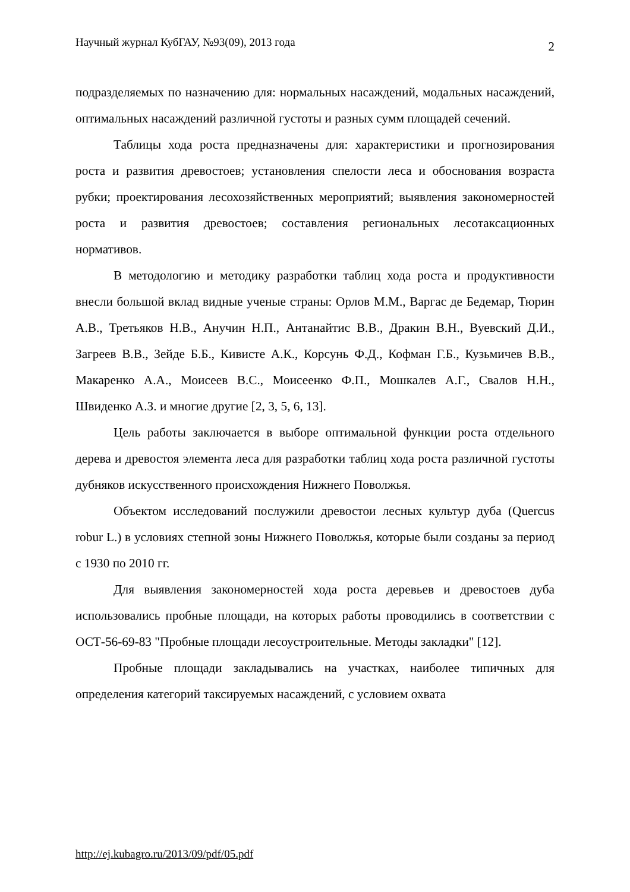Научный журнал КубГАУ, №93(09), 2013 года 2
подразделяемых по назначению для: нормальных насаждений, модальных насаждений, оптимальных насаждений различной густоты и разных сумм площадей сечений.
Таблицы хода роста предназначены для: характеристики и прогнозирования роста и развития древостоев; установления спелости леса и обоснования возраста рубки; проектирования лесохозяйственных мероприятий; выявления закономерностей роста и развития древостоев; составления региональных лесотаксационных нормативов.
В методологию и методику разработки таблиц хода роста и продуктивности внесли большой вклад видные ученые страны: Орлов М.М., Варгас де Бедемар, Тюрин А.В., Третьяков Н.В., Анучин Н.П., Антанайтис В.В., Дракин В.Н., Вуевский Д.И., Загреев В.В., Зейде Б.Б., Кивисте А.К., Корсунь Ф.Д., Кофман Г.Б., Кузьмичев В.В., Макаренко А.А., Моисеев В.С., Моисеенко Ф.П., Мошкалев А.Г., Свалов Н.Н., Швиденко А.З. и многие другие [2, 3, 5, 6, 13].
Цель работы заключается в выборе оптимальной функции роста отдельного дерева и древостоя элемента леса для разработки таблиц хода роста различной густоты дубняков искусственного происхождения Нижнего Поволжья.
Объектом исследований послужили древостои лесных культур дуба (Quercus robur L.) в условиях степной зоны Нижнего Поволжья, которые были созданы за период с 1930 по 2010 гг.
Для выявления закономерностей хода роста деревьев и древостоев дуба использовались пробные площади, на которых работы проводились в соответствии с ОСТ-56-69-83 "Пробные площади лесоустроительные. Методы закладки" [12].
Пробные площади закладывались на участках, наиболее типичных для определения категорий таксируемых насаждений, с условием охвата
http://ej.kubagro.ru/2013/09/pdf/05.pdf